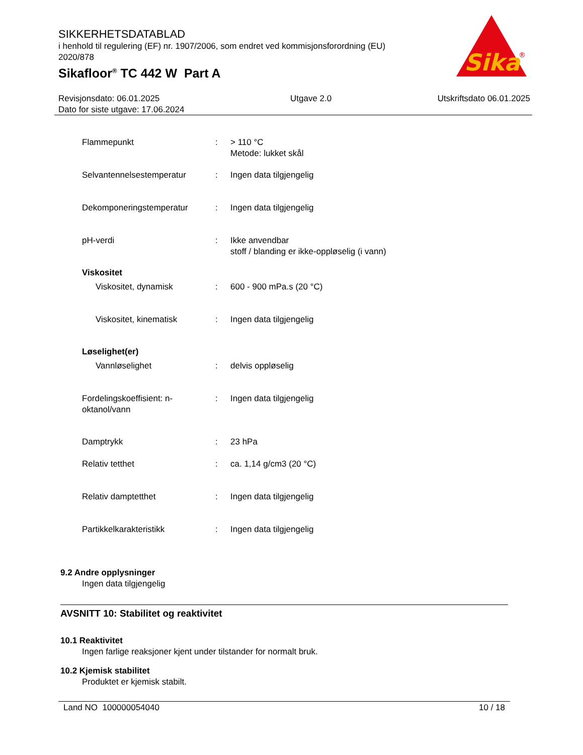SIKKERHETSDATABLAD
i henhold til regulering (EF) nr. 1907/2006, som endret ved kommisjonsforordning (EU) 2020/878
Sikafloor<sup>®</sup> TC 442 W Part A
Sika
®
Revisjonsdato: 06.01.2025
Dato for siste utgave: 17.06.2024
Utgave 2.0 Utskriftsdato 06.01.2025
Flammepunkt : > 110 °C
Metode: lukket skål
Selvantennelsestemperatur : Ingen data tilgjengelig
Dekomponeringstemperatur : Ingen data tilgjengelig
pH-verdi : Ikke anvendbar
stoff / blanding er ikke-oppløselig (i vann)
Viskositet
Viskositet, dynamisk : 600 - 900 mPa.s (20 °C)
Viskositet, kinematisk : Ingen data tilgjengelig
Løselighet(er)
Vannløselighet : delvis oppløselig
Fordelingskoeffisient: n-oktanol/vann
: Ingen data tilgjengelig
Damptrykk : 23 hPa
Relativ tetthet : ca. 1,14 g/cm3 (20 °C)
Relativ damptetthet : Ingen data tilgjengelig
Partikkelkarakteristikk : Ingen data tilgjengelig
9.2 Andre opplysninger
Ingen data tilgjengelig
AVSNITT 10: Stabilitet og reaktivitet
10.1 Reaktivitet
Ingen farlige reaksjoner kjent under tilstander for normalt bruk.
10.2 Kjemisk stabilitet
Produktet er kjemisk stabilt.
Land NO 100000054040 10 / 18